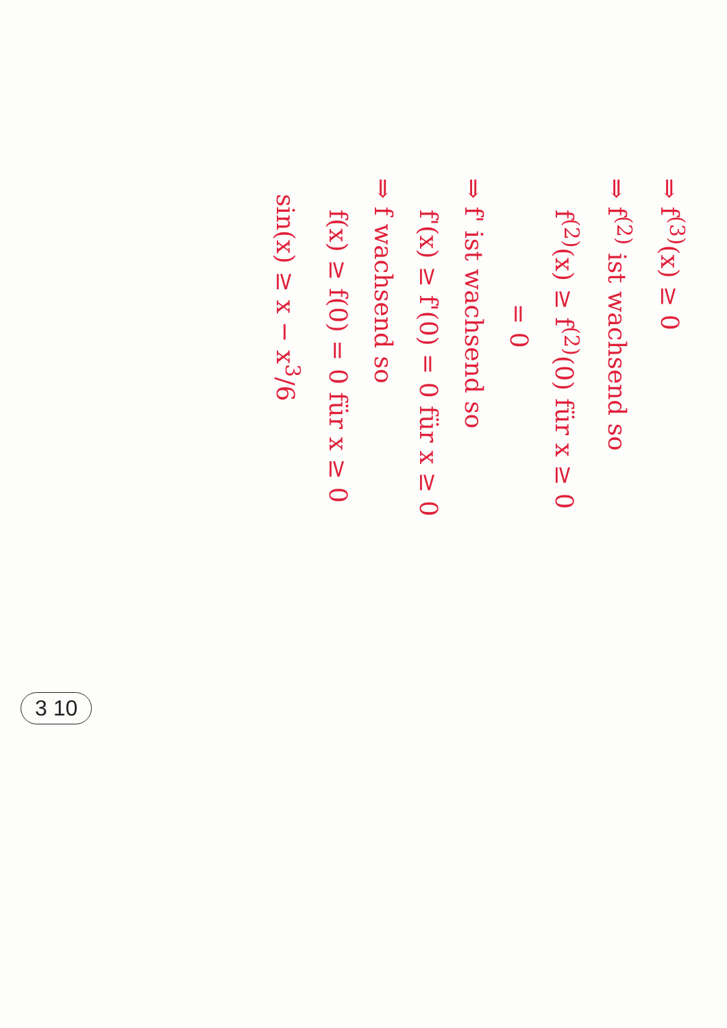⇒ f<sup>(3)</sup>(x) ≥ 0
⇒ f<sup>(2)</sup> ist wachsend so
f<sup>(2)</sup>(x) ≥ f<sup>(2)</sup>(0) für x ≥ 0
= 0
⇒ f' ist wachsend so
f'(x) ≥ f'(0) = 0 für x ≥ 0
⇒ f wachsend so
f(x) ≥ f(0) = 0 für x ≥ 0
sin(x) ≥ x − x<sup>3</sup>/6
3 10